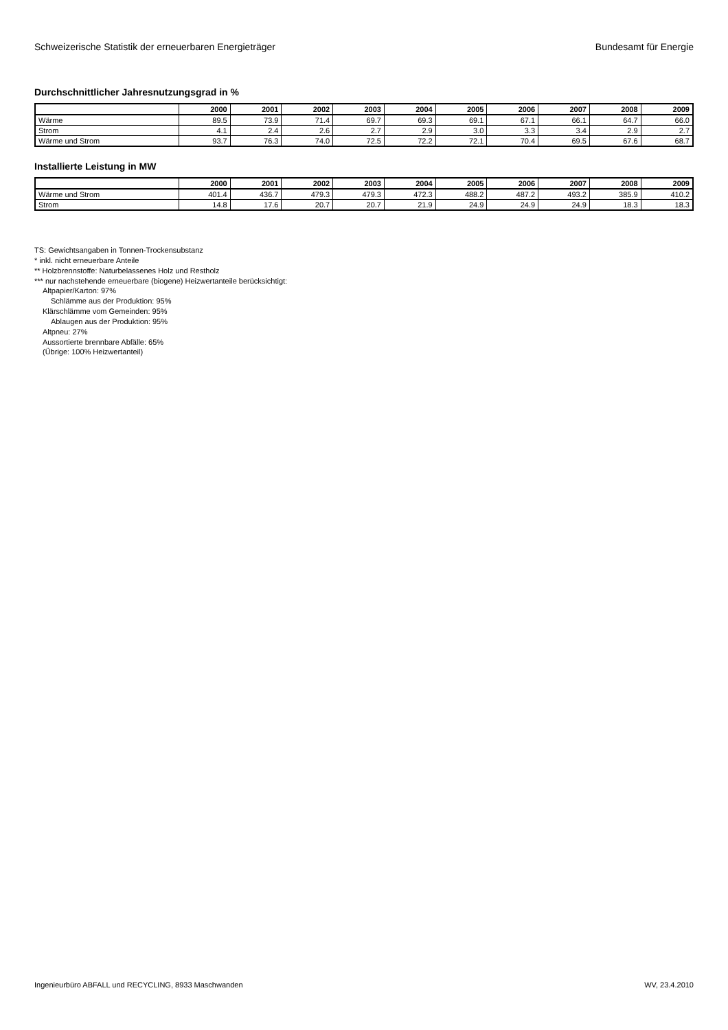Schweizerische Statistik der erneuerbaren Energieträger Bundesamt für Energie
Durchschnittlicher Jahresnutzungsgrad in %
| | 2000 | 2001 | 2002 | 2003 | 2004 | 2005 | 2006 | 2007 | 2008 | 2009 |
| --- | --- | --- | --- | --- | --- | --- | --- | --- | --- | --- |
| Wärme | 89.5 | 73.9 | 71.4 | 69.7 | 69.3 | 69.1 | 67.1 | 66.1 | 64.7 | 66.0 |
| Strom | 4.1 | 2.4 | 2.6 | 2.7 | 2.9 | 3.0 | 3.3 | 3.4 | 2.9 | 2.7 |
| Wärme und Strom | 93.7 | 76.3 | 74.0 | 72.5 | 72.2 | 72.1 | 70.4 | 69.5 | 67.6 | 68.7 |
Installierte Leistung in MW
| | 2000 | 2001 | 2002 | 2003 | 2004 | 2005 | 2006 | 2007 | 2008 | 2009 |
| --- | --- | --- | --- | --- | --- | --- | --- | --- | --- | --- |
| Wärme und Strom | 401.4 | 436.7 | 479.3 | 479.3 | 472.3 | 488.2 | 487.2 | 493.2 | 385.9 | 410.2 |
| Strom | 14.8 | 17.6 | 20.7 | 20.7 | 21.9 | 24.9 | 24.9 | 24.9 | 18.3 | 18.3 |
TS: Gewichtsangaben in Tonnen-Trockensubstanz
* inkl. nicht erneuerbare Anteile
** Holzbrennstoffe: Naturbelassenes Holz und Restholz
*** nur nachstehende erneuerbare (biogene) Heizwertanteile berücksichtigt:
Altpapier/Karton: 97%
Schlämme aus der Produktion: 95%
Klärschlämme vom Gemeinden: 95%
Ablaugen aus der Produktion: 95%
Altpneu: 27%
Aussortierte brennbare Abfälle: 65%
(Übrige: 100% Heizwertanteil)
Ingenieurbüro ABFALL und RECYCLING, 8933 Maschwanden WV, 23.4.2010